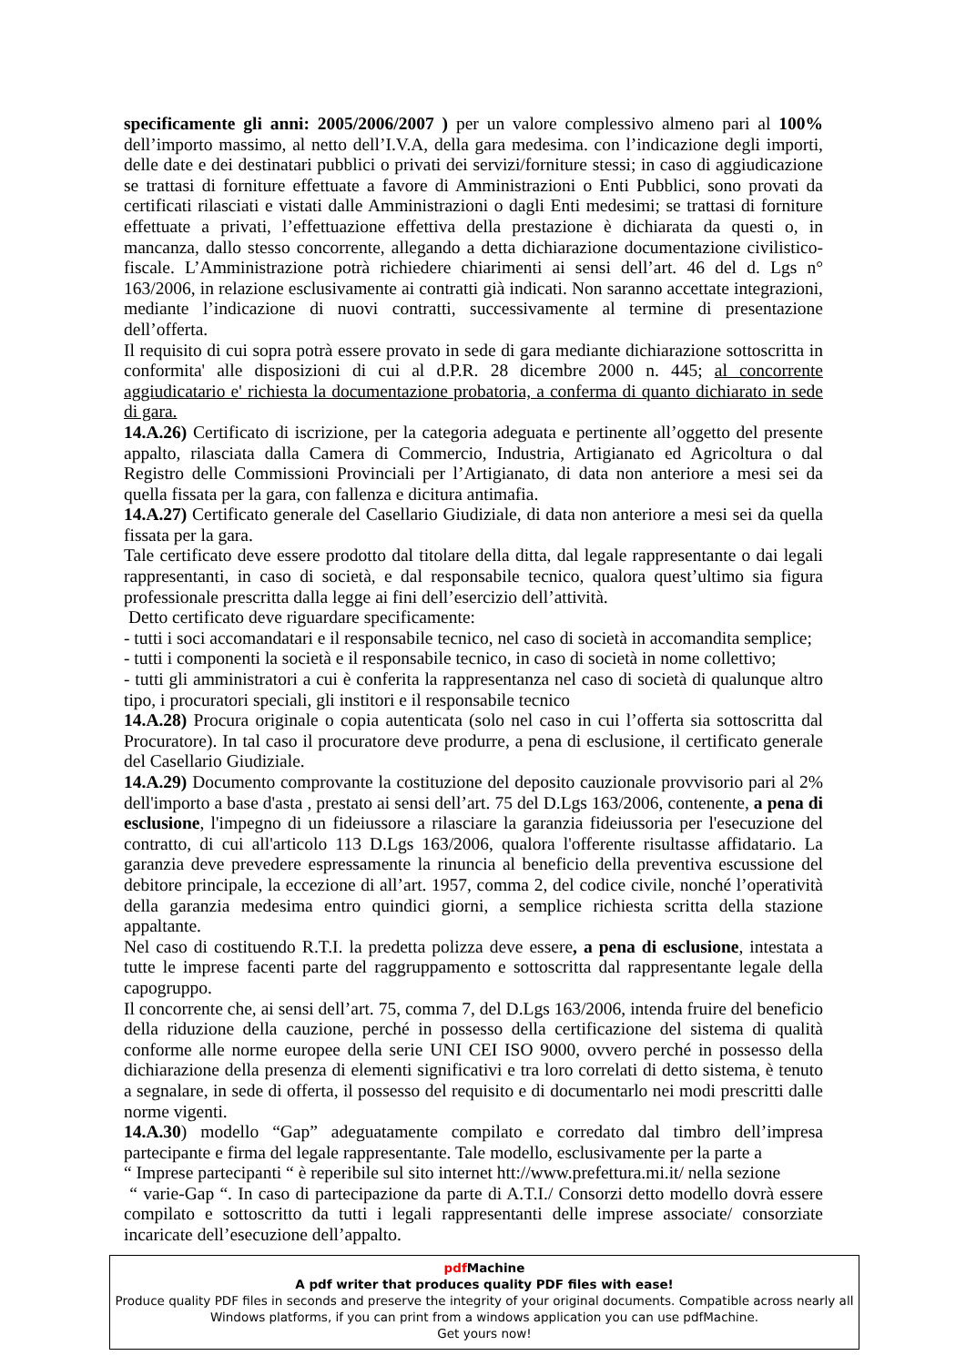specificamente gli anni: 2005/2006/2007 ) per un valore complessivo almeno pari al 100% dell’importo massimo, al netto dell’I.V.A, della gara medesima. con l’indicazione degli importi, delle date e dei destinatari pubblici o privati dei servizi/forniture stessi; in caso di aggiudicazione se trattasi di forniture effettuate a favore di Amministrazioni o Enti Pubblici, sono provati da certificati rilasciati e vistati dalle Amministrazioni o dagli Enti medesimi; se trattasi di forniture effettuate a privati, l’effettuazione effettiva della prestazione è dichiarata da questi o, in mancanza, dallo stesso concorrente, allegando a detta dichiarazione documentazione civilistico-fiscale. L’Amministrazione potrà richiedere chiarimenti ai sensi dell’art. 46 del d. Lgs n° 163/2006, in relazione esclusivamente ai contratti già indicati. Non saranno accettate integrazioni, mediante l’indicazione di nuovi contratti, successivamente al termine di presentazione dell’offerta.
Il requisito di cui sopra potrà essere provato in sede di gara mediante dichiarazione sottoscritta in conformita' alle disposizioni di cui al d.P.R. 28 dicembre 2000 n. 445; al concorrente aggiudicatario e' richiesta la documentazione probatoria, a conferma di quanto dichiarato in sede di gara.
14.A.26) Certificato di iscrizione, per la categoria adeguata e pertinente all’oggetto del presente appalto, rilasciata dalla Camera di Commercio, Industria, Artigianato ed Agricoltura o dal Registro delle Commissioni Provinciali per l’Artigianato, di data non anteriore a mesi sei da quella fissata per la gara, con fallenza e dicitura antimafia.
14.A.27) Certificato generale del Casellario Giudiziale, di data non anteriore a mesi sei da quella fissata per la gara.
Tale certificato deve essere prodotto dal titolare della ditta, dal legale rappresentante o dai legali rappresentanti, in caso di società, e dal responsabile tecnico, qualora quest’ultimo sia figura professionale prescritta dalla legge ai fini dell’esercizio dell’attività.
Detto certificato deve riguardare specificamente:
- tutti i soci accomandatari e il responsabile tecnico, nel caso di società in accomandita semplice;
- tutti i componenti la società e il responsabile tecnico, in caso di società in nome collettivo;
- tutti gli amministratori a cui è conferita la rappresentanza nel caso di società di qualunque altro tipo, i procuratori speciali, gli institori e il responsabile tecnico
14.A.28) Procura originale o copia autenticata (solo nel caso in cui l’offerta sia sottoscritta dal Procuratore). In tal caso il procuratore deve produrre, a pena di esclusione, il certificato generale del Casellario Giudiziale.
14.A.29) Documento comprovante la costituzione del deposito cauzionale provvisorio pari al 2% dell'importo a base d'asta , prestato ai sensi dell’art. 75 del D.Lgs 163/2006, contenente, a pena di esclusione, l'impegno di un fideiussore a rilasciare la garanzia fideiussoria per l'esecuzione del contratto, di cui all'articolo 113 D.Lgs 163/2006, qualora l'offerente risultasse affidatario. La garanzia deve prevedere espressamente la rinuncia al beneficio della preventiva escussione del debitore principale, la eccezione di all’art. 1957, comma 2, del codice civile, nonché l’operatività della garanzia medesima entro quindici giorni, a semplice richiesta scritta della stazione appaltante.
Nel caso di costituendo R.T.I. la predetta polizza deve essere, a pena di esclusione, intestata a tutte le imprese facenti parte del raggruppamento e sottoscritta dal rappresentante legale della capogruppo.
Il concorrente che, ai sensi dell’art. 75, comma 7, del D.Lgs 163/2006, intenda fruire del beneficio della riduzione della cauzione, perché in possesso della certificazione del sistema di qualità conforme alle norme europee della serie UNI CEI ISO 9000, ovvero perché in possesso della dichiarazione della presenza di elementi significativi e tra loro correlati di detto sistema, è tenuto a segnalare, in sede di offerta, il possesso del requisito e di documentarlo nei modi prescritti dalle norme vigenti.
14.A.30) modello “Gap” adeguatamente compilato e corredato dal timbro dell’impresa partecipante e firma del legale rappresentante. Tale modello, esclusivamente per la parte a
“ Imprese partecipanti “ è reperibile sul sito internet htt://www.prefettura.mi.it/ nella sezione
“ varie-Gap “. In caso di partecipazione da parte di A.T.I./ Consorzi detto modello dovrà essere compilato e sottoscritto da tutti i legali rappresentanti delle imprese associate/ consorziate incaricate dell’esecuzione dell’appalto.
pdf Machine
A pdf writer that produces quality PDF files with ease!
Produce quality PDF files in seconds and preserve the integrity of your original documents. Compatible across nearly all Windows platforms, if you can print from a windows application you can use pdfMachine.
Get yours now!